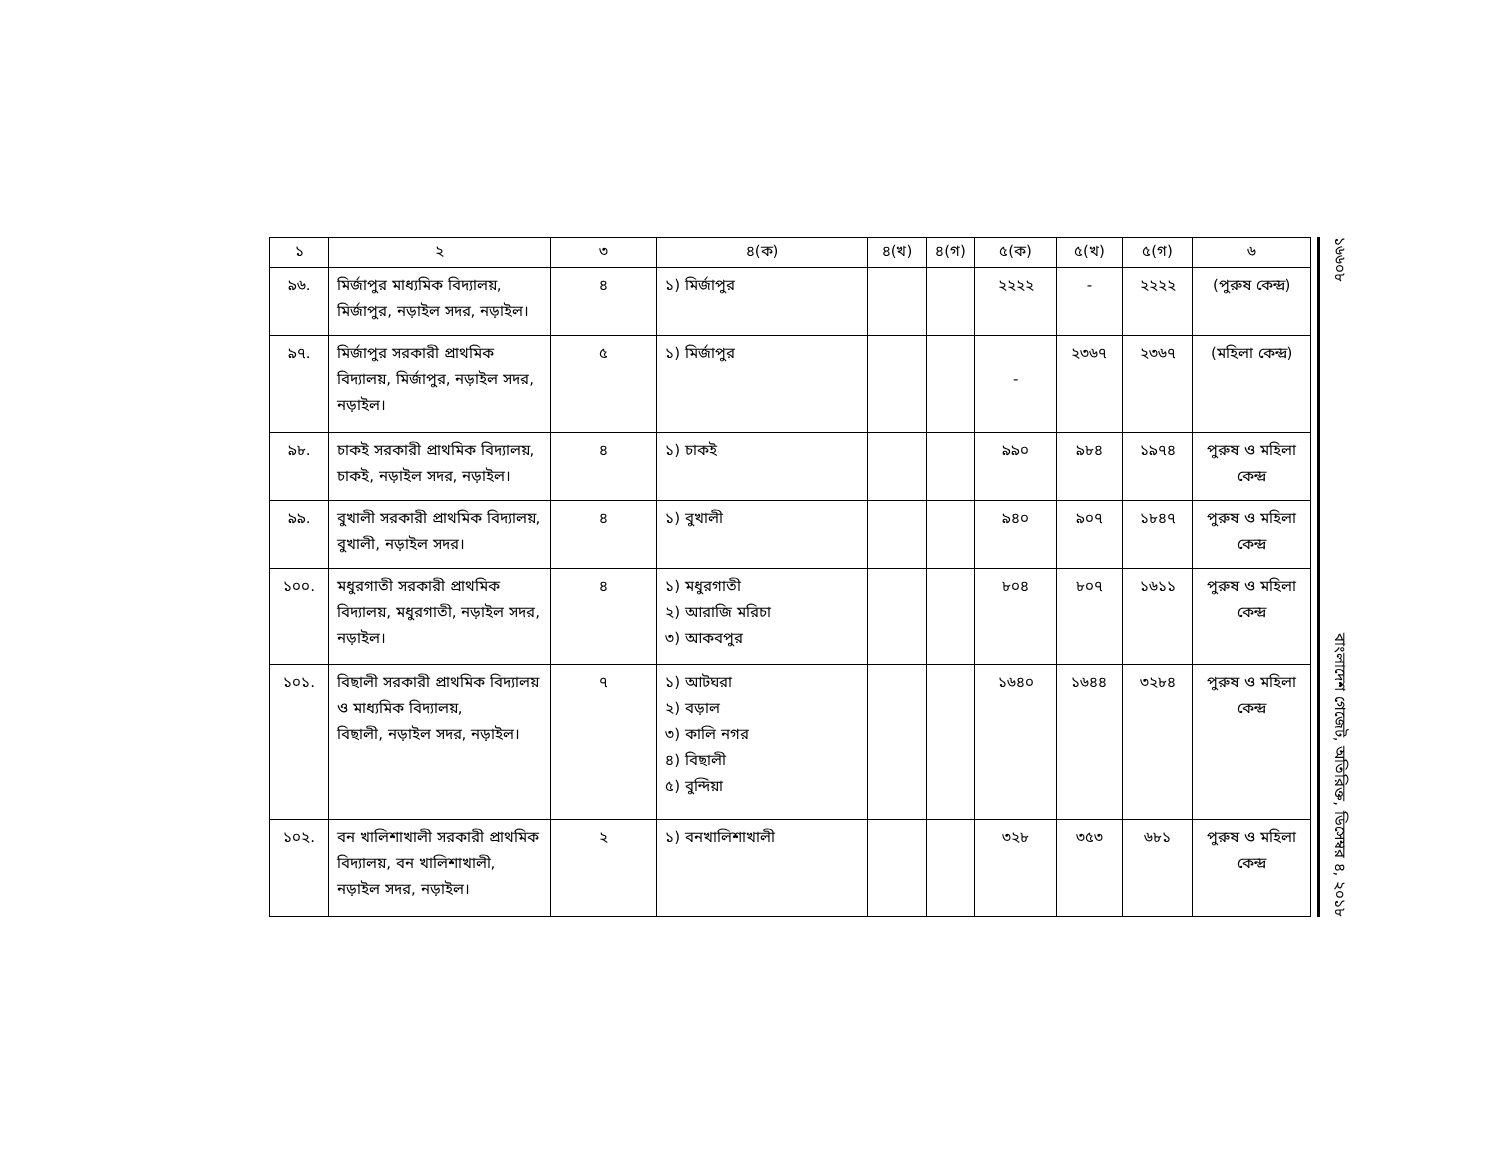| ১ | ২ | ৩ | ৪(ক) | ৪(খ) | ৪(গ) | ৫(ক) | ৫(খ) | ৫(গ) | ৬ |
| --- | --- | --- | --- | --- | --- | --- | --- | --- | --- |
| ৯৬. | মির্জাপুর মাধ্যমিক বিদ্যালয়, মির্জাপুর, নড়াইল সদর, নড়াইল। | ৪ | ১) মির্জাপুর | | | ২২২২ | - | ২২২২ | (পুরুষ কেন্দ্র) |
| ৯৭. | মির্জাপুর সরকারী প্রাথমিক বিদ্যালয়, মির্জাপুর, নড়াইল সদর, নড়াইল। | ৫ | ১) মির্জাপুর | | | - | ২৩৬৭ | ২৩৬৭ | (মহিলা কেন্দ্র) |
| ৯৮. | চাকই সরকারী প্রাথমিক বিদ্যালয়, চাকই, নড়াইল সদর, নড়াইল। | ৪ | ১) চাকই | | | ৯৯০ | ৯৮৪ | ১৯৭৪ | পুরুষ ও মহিলা কেন্দ্র |
| ৯৯. | বুখালী সরকারী প্রাথমিক বিদ্যালয়, বুখালী, নড়াইল সদর। | ৪ | ১) বুখালী | | | ৯৪০ | ৯০৭ | ১৮৪৭ | পুরুষ ও মহিলা কেন্দ্র |
| ১০০. | মধুরগাতী সরকারী প্রাথমিক বিদ্যালয়, মধুরগাতী, নড়াইল সদর, নড়াইল। | ৪ | ১) মধুরগাতী ২) আরাজি মরিচা ৩) আকবপুর | | | ৮০৪ | ৮০৭ | ১৬১১ | পুরুষ ও মহিলা কেন্দ্র |
| ১০১. | বিছালী সরকারী প্রাথমিক বিদ্যালয় ও মাধ্যমিক বিদ্যালয়, বিছালী, নড়াইল সদর, নড়াইল। | ৭ | ১) আটঘরা ২) বড়াল ৩) কালি নগর ৪) বিছালী ৫) বুন্দিয়া | | | ১৬৪০ | ১৬৪৪ | ৩২৮৪ | পুরুষ ও মহিলা কেন্দ্র |
| ১০২. | বন খালিশাখালী সরকারী প্রাথমিক বিদ্যালয়, বন খালিশাখালী, নড়াইল সদর, নড়াইল। | ২ | ১) বনখালিশাখালী | | | ৩২৮ | ৩৫৩ | ৬৮১ | পুরুষ ও মহিলা কেন্দ্র |
১৬৬০৮ বাংলাদেশ গেজেট, অতিরিক্ত, ডিসেম্বর ৪, ২০১৮